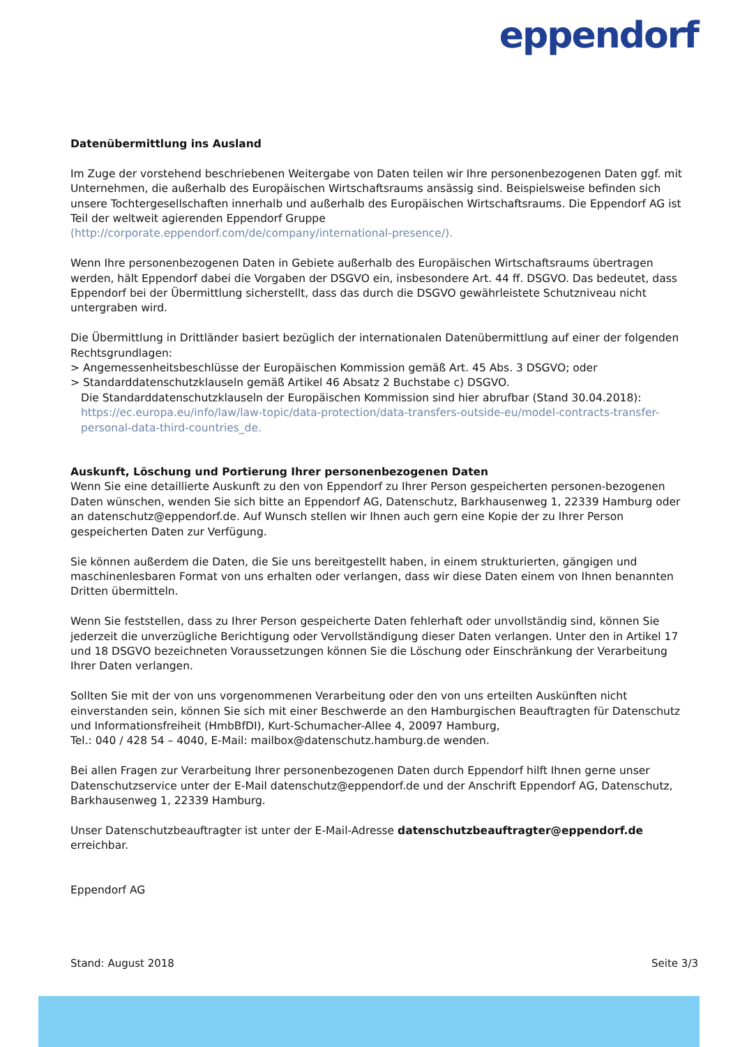eppendorf
Datenübermittlung ins Ausland
Im Zuge der vorstehend beschriebenen Weitergabe von Daten teilen wir Ihre personenbezogenen Daten ggf. mit Unternehmen, die außerhalb des Europäischen Wirtschaftsraums ansässig sind. Beispielsweise befinden sich unsere Tochtergesellschaften innerhalb und außerhalb des Europäischen Wirtschaftsraums. Die Eppendorf AG ist Teil der weltweit agierenden Eppendorf Gruppe
(http://corporate.eppendorf.com/de/company/international-presence/).
Wenn Ihre personenbezogenen Daten in Gebiete außerhalb des Europäischen Wirtschaftsraums übertragen werden, hält Eppendorf dabei die Vorgaben der DSGVO ein, insbesondere Art. 44 ff. DSGVO. Das bedeutet, dass Eppendorf bei der Übermittlung sicherstellt, dass das durch die DSGVO gewährleistete Schutzniveau nicht untergraben wird.
Die Übermittlung in Drittländer basiert bezüglich der internationalen Datenübermittlung auf einer der folgenden Rechtsgrundlagen:
> Angemessenheitsbeschlüsse der Europäischen Kommission gemäß Art. 45 Abs. 3 DSGVO; oder
> Standarddatenschutzklauseln gemäß Artikel 46 Absatz 2 Buchstabe c) DSGVO.
Die Standarddatenschutzklauseln der Europäischen Kommission sind hier abrufbar (Stand 30.04.2018): https://ec.europa.eu/info/law/law-topic/data-protection/data-transfers-outside-eu/model-contracts-transfer-personal-data-third-countries_de.
Auskunft, Löschung und Portierung Ihrer personenbezogenen Daten
Wenn Sie eine detaillierte Auskunft zu den von Eppendorf zu Ihrer Person gespeicherten personen-bezogenen Daten wünschen, wenden Sie sich bitte an Eppendorf AG, Datenschutz, Barkhausenweg 1, 22339 Hamburg oder an datenschutz@eppendorf.de. Auf Wunsch stellen wir Ihnen auch gern eine Kopie der zu Ihrer Person gespeicherten Daten zur Verfügung.
Sie können außerdem die Daten, die Sie uns bereitgestellt haben, in einem strukturierten, gängigen und maschinenlesbaren Format von uns erhalten oder verlangen, dass wir diese Daten einem von Ihnen benannten Dritten übermitteln.
Wenn Sie feststellen, dass zu Ihrer Person gespeicherte Daten fehlerhaft oder unvollständig sind, können Sie jederzeit die unverzügliche Berichtigung oder Vervollständigung dieser Daten verlangen. Unter den in Artikel 17 und 18 DSGVO bezeichneten Voraussetzungen können Sie die Löschung oder Einschränkung der Verarbeitung Ihrer Daten verlangen.
Sollten Sie mit der von uns vorgenommenen Verarbeitung oder den von uns erteilten Auskünften nicht einverstanden sein, können Sie sich mit einer Beschwerde an den Hamburgischen Beauftragten für Datenschutz und Informationsfreiheit (HmbBfDI), Kurt-Schumacher-Allee 4, 20097 Hamburg,
Tel.: 040 / 428 54 – 4040, E-Mail: mailbox@datenschutz.hamburg.de wenden.
Bei allen Fragen zur Verarbeitung Ihrer personenbezogenen Daten durch Eppendorf hilft Ihnen gerne unser Datenschutzservice unter der E-Mail datenschutz@eppendorf.de und der Anschrift Eppendorf AG, Datenschutz, Barkhausenweg 1, 22339 Hamburg.
Unser Datenschutzbeauftragter ist unter der E-Mail-Adresse datenschutzbeauftragter@eppendorf.de erreichbar.
Eppendorf AG
Stand: August 2018 Seite 3/3